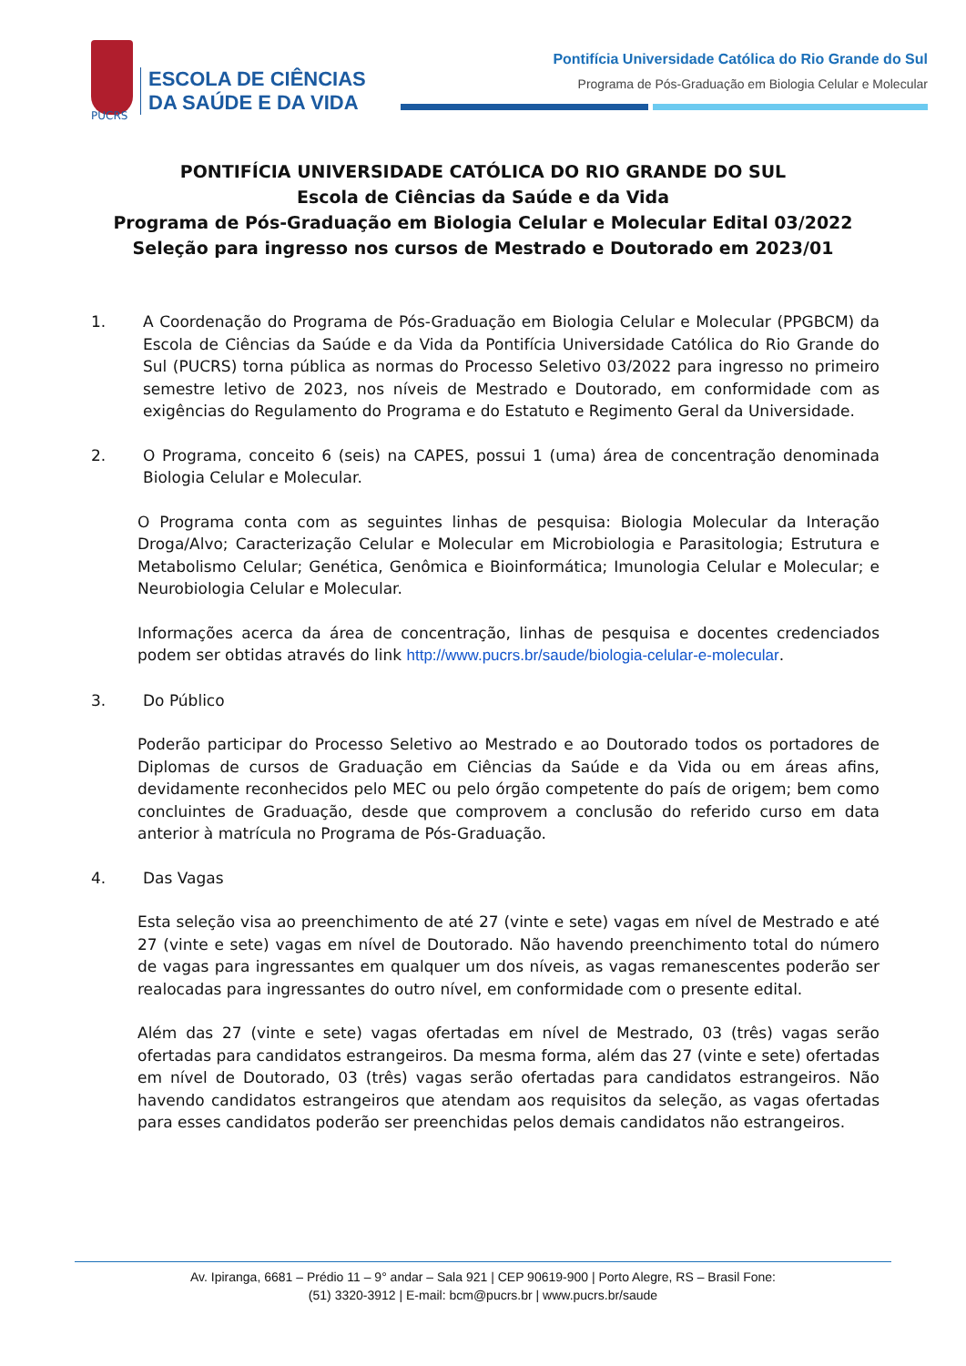ESCOLA DE CIÊNCIAS
DA SAÚDE E DA VIDA
Pontifícia Universidade Católica do Rio Grande do Sul
Programa de Pós-Graduação em Biologia Celular e Molecular
PUCRS
PONTIFÍCIA UNIVERSIDADE CATÓLICA DO RIO GRANDE DO SUL
Escola de Ciências da Saúde e da Vida
Programa de Pós-Graduação em Biologia Celular e Molecular Edital 03/2022
Seleção para ingresso nos cursos de Mestrado e Doutorado em 2023/01
1. A Coordenação do Programa de Pós-Graduação em Biologia Celular e Molecular (PPGBCM) da Escola de Ciências da Saúde e da Vida da Pontifícia Universidade Católica do Rio Grande do Sul (PUCRS) torna pública as normas do Processo Seletivo 03/2022 para ingresso no primeiro semestre letivo de 2023, nos níveis de Mestrado e Doutorado, em conformidade com as exigências do Regulamento do Programa e do Estatuto e Regimento Geral da Universidade.
2. O Programa, conceito 6 (seis) na CAPES, possui 1 (uma) área de concentração denominada Biologia Celular e Molecular.
O Programa conta com as seguintes linhas de pesquisa: Biologia Molecular da Interação Droga/Alvo; Caracterização Celular e Molecular em Microbiologia e Parasitologia; Estrutura e Metabolismo Celular; Genética, Genômica e Bioinformática; Imunologia Celular e Molecular; e Neurobiologia Celular e Molecular.
Informações acerca da área de concentração, linhas de pesquisa e docentes credenciados podem ser obtidas através do link http://www.pucrs.br/saude/biologia-celular-e-molecular.
3. Do Público
Poderão participar do Processo Seletivo ao Mestrado e ao Doutorado todos os portadores de Diplomas de cursos de Graduação em Ciências da Saúde e da Vida ou em áreas afins, devidamente reconhecidos pelo MEC ou pelo órgão competente do país de origem; bem como concluintes de Graduação, desde que comprovem a conclusão do referido curso em data anterior à matrícula no Programa de Pós-Graduação.
4. Das Vagas
Esta seleção visa ao preenchimento de até 27 (vinte e sete) vagas em nível de Mestrado e até 27 (vinte e sete) vagas em nível de Doutorado. Não havendo preenchimento total do número de vagas para ingressantes em qualquer um dos níveis, as vagas remanescentes poderão ser realocadas para ingressantes do outro nível, em conformidade com o presente edital.
Além das 27 (vinte e sete) vagas ofertadas em nível de Mestrado, 03 (três) vagas serão ofertadas para candidatos estrangeiros. Da mesma forma, além das 27 (vinte e sete) ofertadas em nível de Doutorado, 03 (três) vagas serão ofertadas para candidatos estrangeiros. Não havendo candidatos estrangeiros que atendam aos requisitos da seleção, as vagas ofertadas para esses candidatos poderão ser preenchidas pelos demais candidatos não estrangeiros.
Av. Ipiranga, 6681 – Prédio 11 – 9° andar – Sala 921 | CEP 90619-900 | Porto Alegre, RS – Brasil Fone:
(51) 3320-3912 | E-mail: bcm@pucrs.br | www.pucrs.br/saude